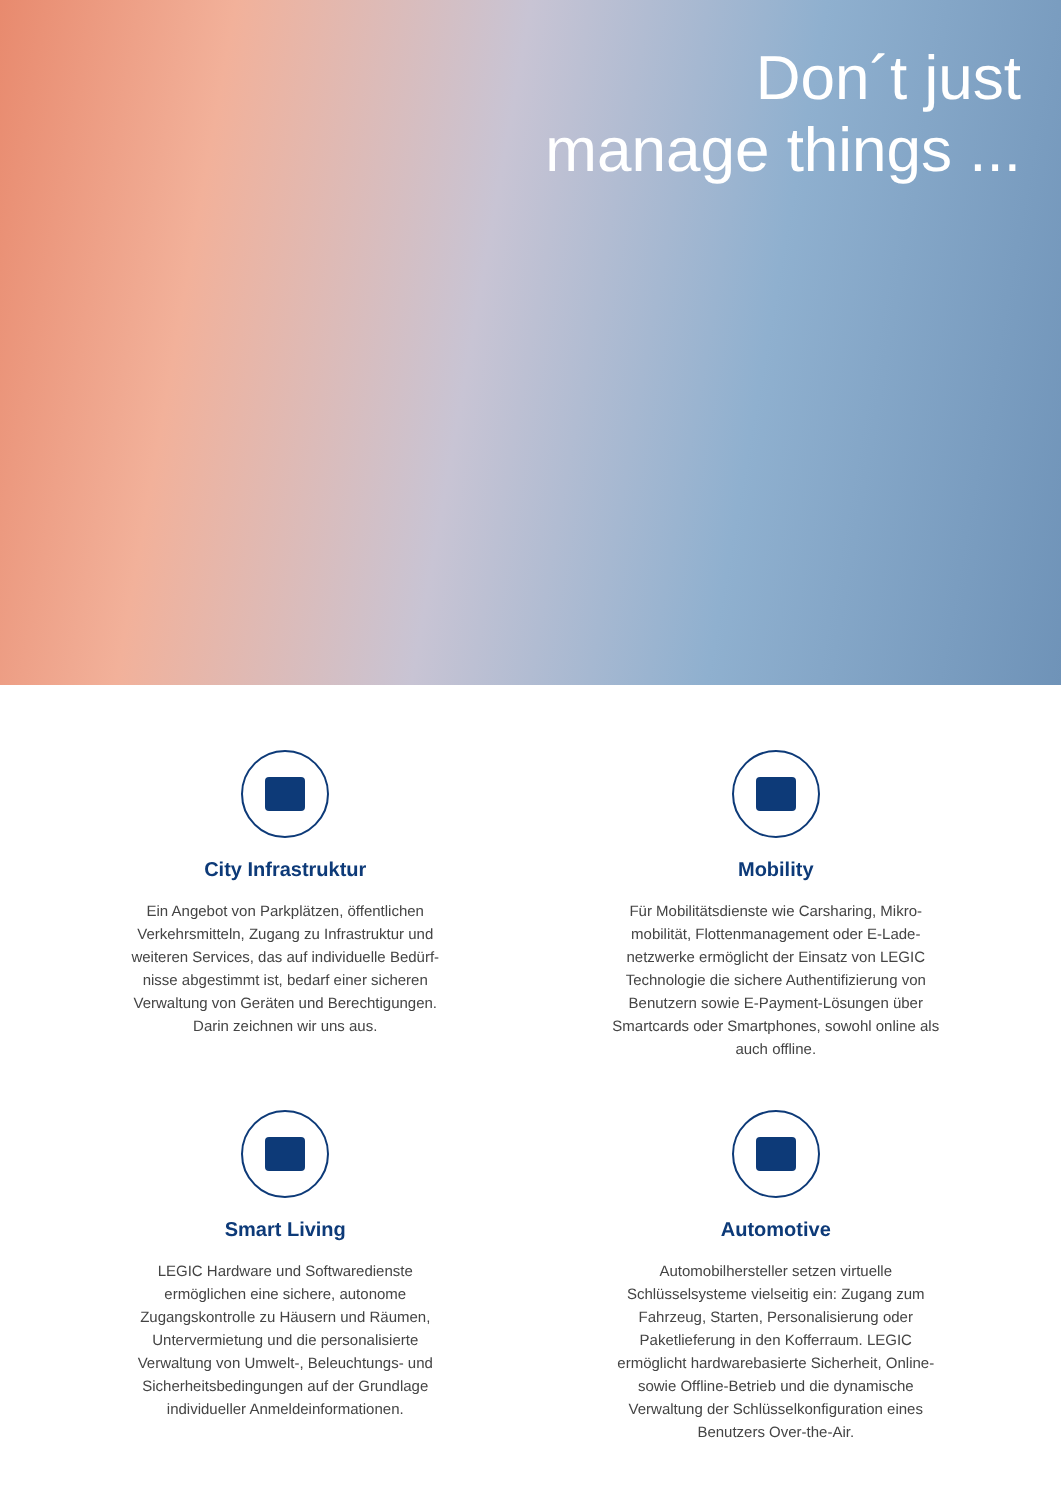Don´t just
manage things ...
City Infrastruktur
Ein Angebot von Parkplätzen, öffentlichen Verkehrsmitteln, Zugang zu Infrastruktur und weiteren Services, das auf individuelle Bedürf-nisse abgestimmt ist, bedarf einer sicheren Verwaltung von Geräten und Berechtigungen. Darin zeichnen wir uns aus.
Mobility
Für Mobilitätsdienste wie Carsharing, Mikro-mobilität, Flottenmanagement oder E-Lade-netzwerke ermöglicht der Einsatz von LEGIC Technologie die sichere Authentifizierung von Benutzern sowie E-Payment-Lösungen über Smartcards oder Smartphones, sowohl online als auch offline.
Smart Living
LEGIC Hardware und Softwaredienste ermöglichen eine sichere, autonome Zugangskontrolle zu Häusern und Räumen, Untervermietung und die personalisierte Verwaltung von Umwelt-, Beleuchtungs- und Sicherheitsbedingungen auf der Grundlage individueller Anmeldeinformationen.
Automotive
Automobilhersteller setzen virtuelle Schlüsselsysteme vielseitig ein: Zugang zum Fahrzeug, Starten, Personalisierung oder Paketlieferung in den Kofferraum. LEGIC ermöglicht hardwarebasierte Sicherheit, Online- sowie Offline-Betrieb und die dynamische Verwaltung der Schlüsselkonfiguration eines Benutzers Over-the-Air.